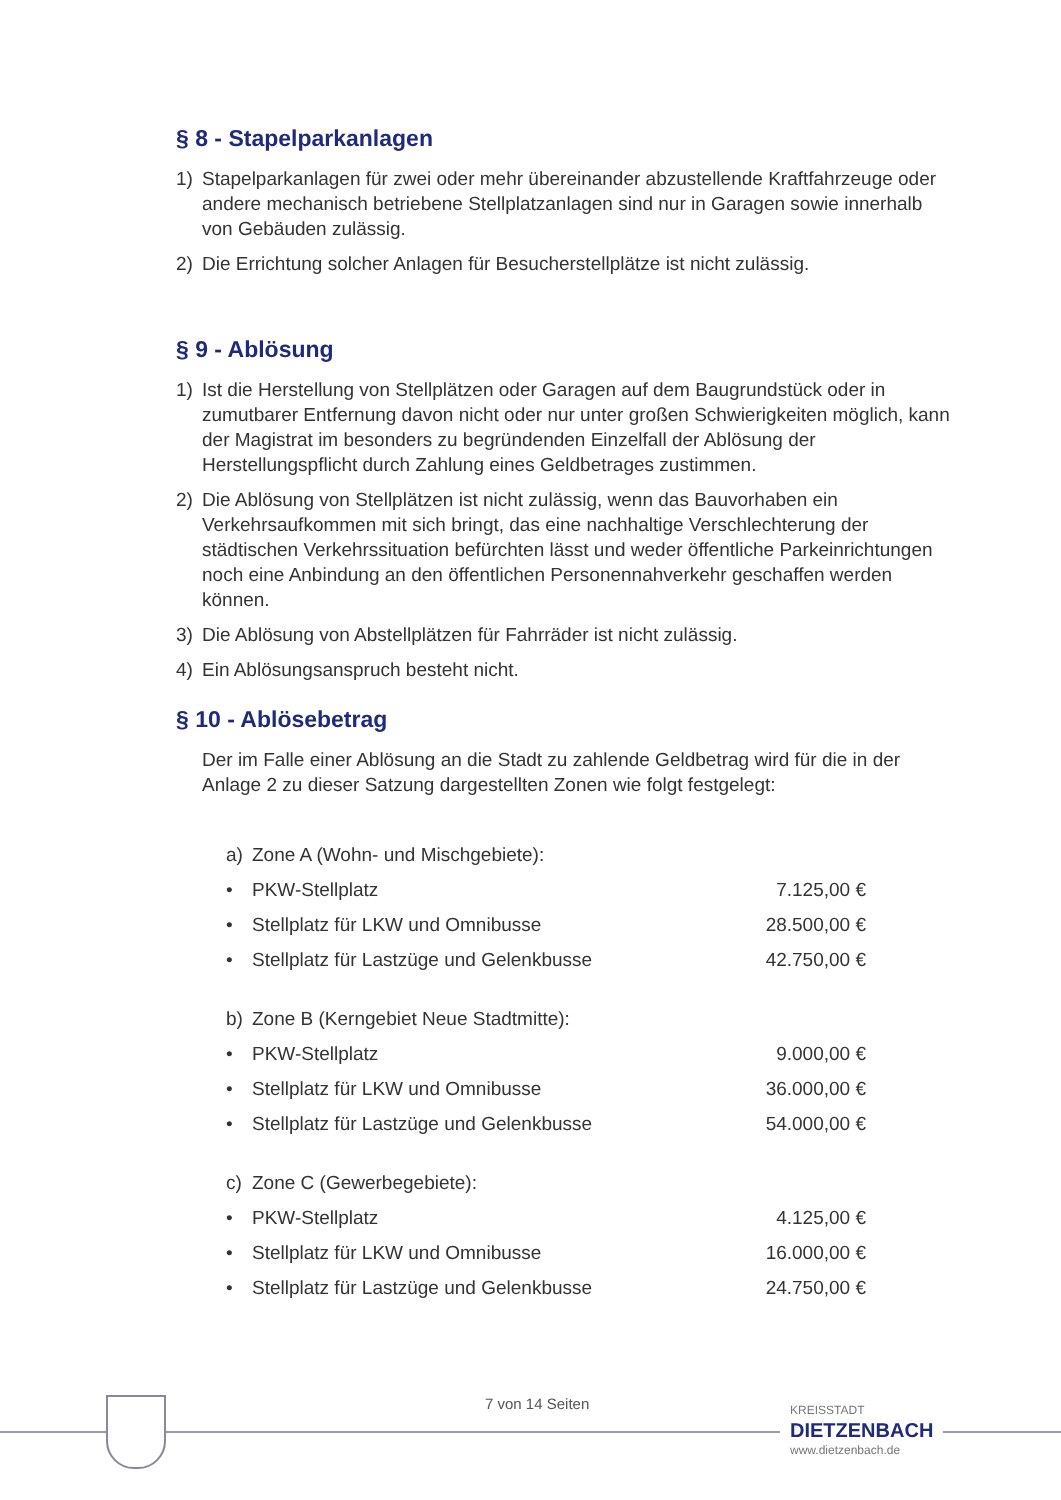§ 8 - Stapelparkanlagen
1) Stapelparkanlagen für zwei oder mehr übereinander abzustellende Kraftfahrzeuge oder andere mechanisch betriebene Stellplatzanlagen sind nur in Garagen sowie innerhalb von Gebäuden zulässig.
2) Die Errichtung solcher Anlagen für Besucherstellplätze ist nicht zulässig.
§ 9 - Ablösung
1) Ist die Herstellung von Stellplätzen oder Garagen auf dem Baugrundstück oder in zumutbarer Entfernung davon nicht oder nur unter großen Schwierigkeiten möglich, kann der Magistrat im besonders zu begründenden Einzelfall der Ablösung der Herstellungspflicht durch Zahlung eines Geldbetrages zustimmen.
2) Die Ablösung von Stellplätzen ist nicht zulässig, wenn das Bauvorhaben ein Verkehrsaufkommen mit sich bringt, das eine nachhaltige Verschlechterung der städtischen Verkehrssituation befürchten lässt und weder öffentliche Parkeinrichtungen noch eine Anbindung an den öffentlichen Personennahverkehr geschaffen werden können.
3) Die Ablösung von Abstellplätzen für Fahrräder ist nicht zulässig.
4) Ein Ablösungsanspruch besteht nicht.
§ 10 - Ablösebetrag
Der im Falle einer Ablösung an die Stadt zu zahlende Geldbetrag wird für die in der Anlage 2 zu dieser Satzung dargestellten Zonen wie folgt festgelegt:
| a) | Zone A (Wohn- und Mischgebiete): | |
| • | PKW-Stellplatz | 7.125,00 € |
| • | Stellplatz für LKW und Omnibusse | 28.500,00 € |
| • | Stellplatz für Lastzüge und Gelenkbusse | 42.750,00 € |
| b) | Zone B (Kerngebiet Neue Stadtmitte): | |
| • | PKW-Stellplatz | 9.000,00 € |
| • | Stellplatz für LKW und Omnibusse | 36.000,00 € |
| • | Stellplatz für Lastzüge und Gelenkbusse | 54.000,00 € |
| c) | Zone C (Gewerbegebiete): | |
| • | PKW-Stellplatz | 4.125,00 € |
| • | Stellplatz für LKW und Omnibusse | 16.000,00 € |
| • | Stellplatz für Lastzüge und Gelenkbusse | 24.750,00 € |
7 von 14 Seiten
KREISSTADT
DIETZENBACH
www.dietzenbach.de